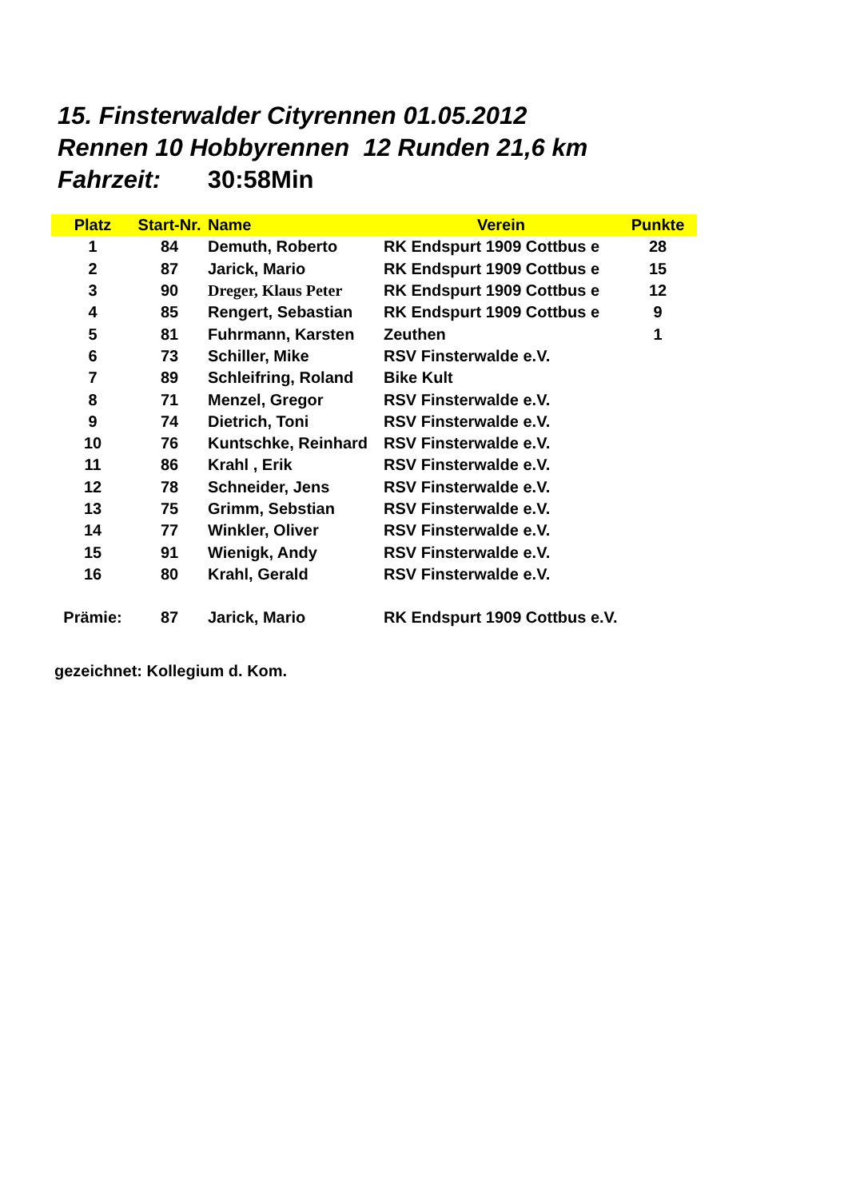15. Finsterwalder Cityrennen 01.05.2012
Rennen 10 Hobbyrennen 12 Runden 21,6 km
Fahrzeit: 30:58Min
| Platz | Start-Nr. | Name | Verein | Punkte |
| --- | --- | --- | --- | --- |
| 1 | 84 | Demuth, Roberto | RK Endspurt 1909 Cottbus e | 28 |
| 2 | 87 | Jarick, Mario | RK Endspurt 1909 Cottbus e | 15 |
| 3 | 90 | Dreger, Klaus Peter | RK Endspurt 1909 Cottbus e | 12 |
| 4 | 85 | Rengert, Sebastian | RK Endspurt 1909 Cottbus e | 9 |
| 5 | 81 | Fuhrmann, Karsten | Zeuthen | 1 |
| 6 | 73 | Schiller, Mike | RSV Finsterwalde e.V. | |
| 7 | 89 | Schleifring, Roland | Bike Kult | |
| 8 | 71 | Menzel, Gregor | RSV Finsterwalde e.V. | |
| 9 | 74 | Dietrich, Toni | RSV Finsterwalde e.V. | |
| 10 | 76 | Kuntschke, Reinhard | RSV Finsterwalde e.V. | |
| 11 | 86 | Krahl , Erik | RSV Finsterwalde e.V. | |
| 12 | 78 | Schneider, Jens | RSV Finsterwalde e.V. | |
| 13 | 75 | Grimm, Sebstian | RSV Finsterwalde e.V. | |
| 14 | 77 | Winkler, Oliver | RSV Finsterwalde e.V. | |
| 15 | 91 | Wienigk, Andy | RSV Finsterwalde e.V. | |
| 16 | 80 | Krahl, Gerald | RSV Finsterwalde e.V. | |
| Prämie: | 87 | Jarick, Mario | RK Endspurt 1909 Cottbus e.V. | |
gezeichnet: Kollegium d. Kom.